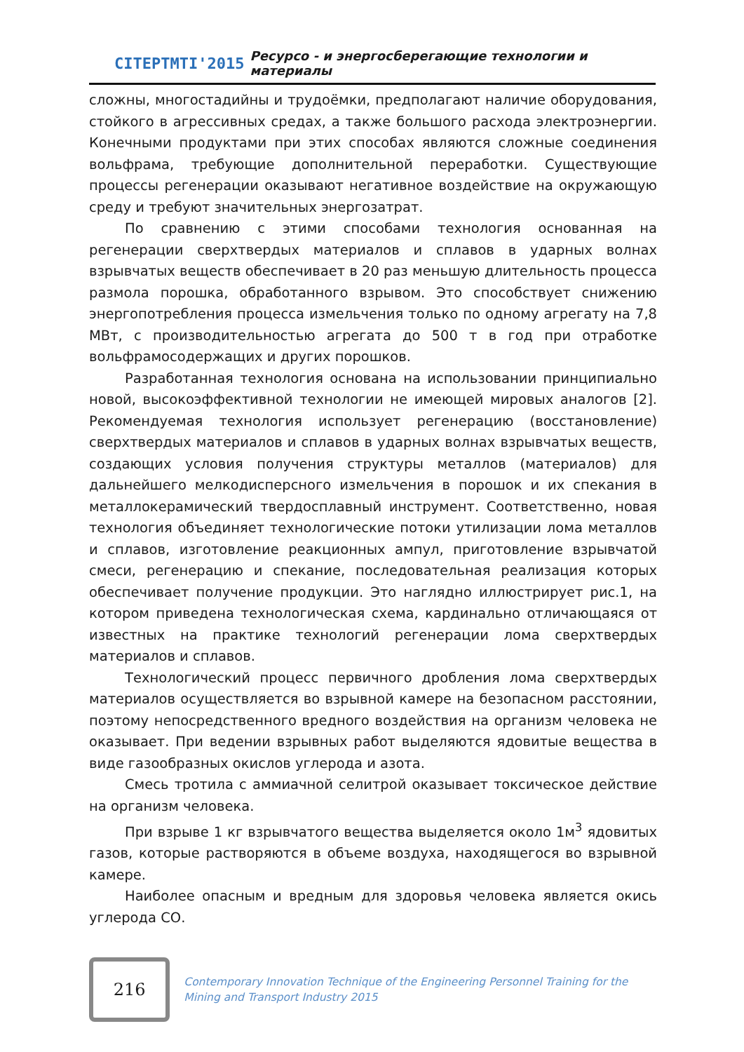CITEPTMTI'2015 Ресурсо - и энергосберегающие технологии и материалы
сложны, многостадийны и трудоёмки, предполагают наличие оборудования, стойкого в агрессивных средах, а также большого расхода электроэнергии. Конечными продуктами при этих способах являются сложные соединения вольфрама, требующие дополнительной переработки. Существующие процессы регенерации оказывают негативное воздействие на окружающую среду и требуют значительных энергозатрат.
По сравнению с этими способами технология основанная на регенерации сверхтвердых материалов и сплавов в ударных волнах взрывчатых веществ обеспечивает в 20 раз меньшую длительность процесса размола порошка, обработанного взрывом. Это способствует снижению энергопотребления процесса измельчения только по одному агрегату на 7,8 МВт, с производительностью агрегата до 500 т в год при отработке вольфрамосодержащих и других порошков.
Разработанная технология основана на использовании принципиально новой, высокоэффективной технологии не имеющей мировых аналогов [2]. Рекомендуемая технология использует регенерацию (восстановление) сверхтвердых материалов и сплавов в ударных волнах взрывчатых веществ, создающих условия получения структуры металлов (материалов) для дальнейшего мелкодисперсного измельчения в порошок и их спекания в металлокерамический твердосплавный инструмент. Соответственно, новая технология объединяет технологические потоки утилизации лома металлов и сплавов, изготовление реакционных ампул, приготовление взрывчатой смеси, регенерацию и спекание, последовательная реализация которых обеспечивает получение продукции. Это наглядно иллюстрирует рис.1, на котором приведена технологическая схема, кардинально отличающаяся от известных на практике технологий регенерации лома сверхтвердых материалов и сплавов.
Технологический процесс первичного дробления лома сверхтвердых материалов осуществляется во взрывной камере на безопасном расстоянии, поэтому непосредственного вредного воздействия на организм человека не оказывает. При ведении взрывных работ выделяются ядовитые вещества в виде газообразных окислов углерода и азота.
Смесь тротила с аммиачной селитрой оказывает токсическое действие на организм человека.
При взрыве 1 кг взрывчатого вещества выделяется около 1м<sup>3</sup> ядовитых газов, которые растворяются в объеме воздуха, находящегося во взрывной камере.
Наиболее опасным и вредным для здоровья человека является окись углерода СО.
216
Contemporary Innovation Technique of the Engineering Personnel Training for the Mining and Transport Industry 2015